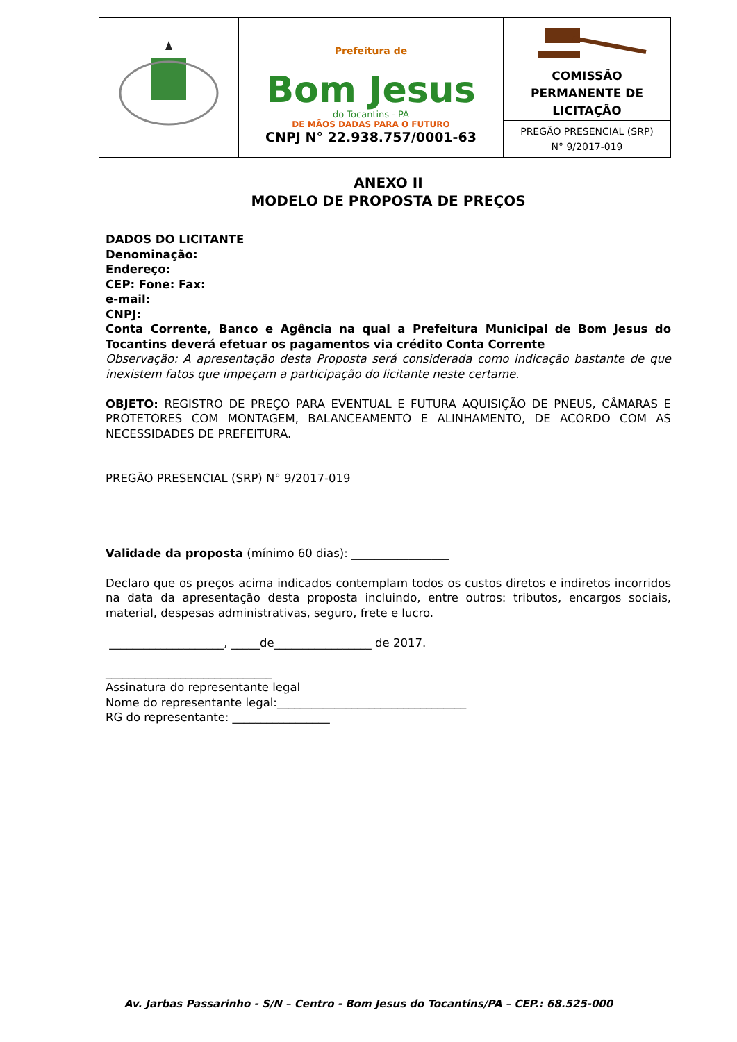| | Prefeitura de Bom Jesus do Tocantins - PA DE MÃOS DADAS PARA O FUTURO CNPJ N° 22.938.757/0001-63 | COMISSÃO PERMANENTE DE LICITAÇÃO |
| | | PREGÃO PRESENCIAL (SRP) N° 9/2017-019 |
ANEXO II
MODELO DE PROPOSTA DE PREÇOS
DADOS DO LICITANTE
Denominação:
Endereço:
CEP: Fone: Fax:
e-mail:
CNPJ:
Conta Corrente, Banco e Agência na qual a Prefeitura Municipal de Bom Jesus do Tocantins deverá efetuar os pagamentos via crédito Conta Corrente
Observação: A apresentação desta Proposta será considerada como indicação bastante de que inexistem fatos que impeçam a participação do licitante neste certame.
OBJETO: REGISTRO DE PREÇO PARA EVENTUAL E FUTURA AQUISIÇÃO DE PNEUS, CÂMARAS E PROTETORES COM MONTAGEM, BALANCEAMENTO E ALINHAMENTO, DE ACORDO COM AS NECESSIDADES DE PREFEITURA.
PREGÃO PRESENCIAL (SRP) N° 9/2017-019
Validade da proposta (mínimo 60 dias): _________________
Declaro que os preços acima indicados contemplam todos os custos diretos e indiretos incorridos na data da apresentação desta proposta incluindo, entre outros: tributos, encargos sociais, material, despesas administrativas, seguro, frete e lucro.
____________________, _____de_________________ de 2017.
_____________________________
Assinatura do representante legal
Nome do representante legal:_________________________________
RG do representante: _________________
Av. Jarbas Passarinho - S/N – Centro - Bom Jesus do Tocantins/PA – CEP.: 68.525-000